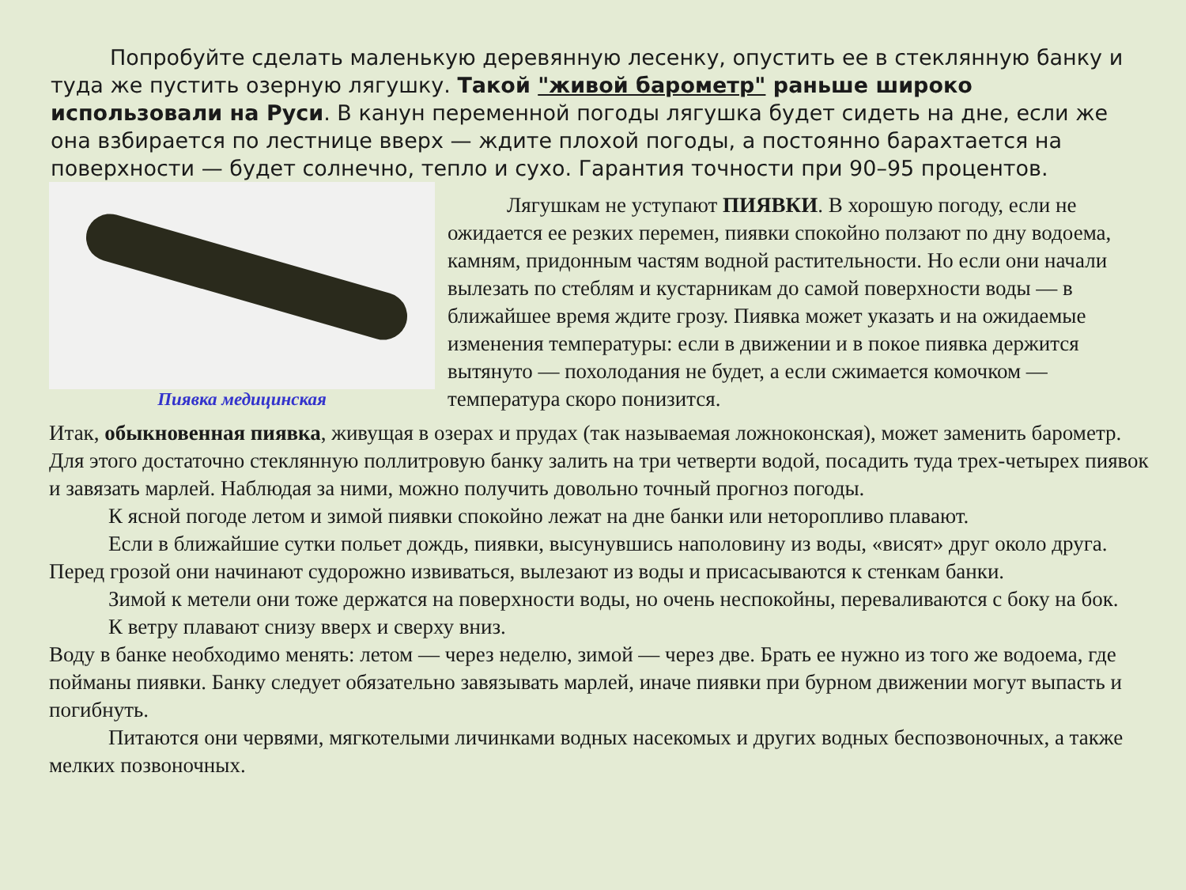Попробуйте сделать маленькую деревянную лесенку, опустить ее в стеклянную банку и туда же пустить озерную лягушку. Такой "живой барометр" раньше широко использовали на Руси. В канун переменной погоды лягушка будет сидеть на дне, если же она взбирается по лестнице вверх — ждите плохой погоды, а постоянно барахтается на поверхности — будет солнечно, тепло и сухо. Гарантия точности при 90–95 процентов.
Пиявка медицинская
Лягушкам не уступают ПИЯВКИ. В хорошую погоду, если не ожидается ее резких перемен, пиявки спокойно ползают по дну водоема, камням, придонным частям водной растительности. Но если они начали вылезать по стеблям и кустарникам до самой поверхности воды — в ближайшее время ждите грозу. Пиявка может указать и на ожидаемые изменения температуры: если в движении и в покое пиявка держится вытянуто — похолодания не будет, а если сжимается комочком — температура скоро понизится.
Итак, обыкновенная пиявка, живущая в озерах и прудах (так называемая ложноконская), может заменить барометр. Для этого достаточно стеклянную поллитровую банку залить на три четверти водой, посадить туда трех-четырех пиявок и завязать марлей. Наблюдая за ними, можно получить довольно точный прогноз погоды.
К ясной погоде летом и зимой пиявки спокойно лежат на дне банки или неторопливо плавают.
Если в ближайшие сутки польет дождь, пиявки, высунувшись наполовину из воды, «висят» друг около друга. Перед грозой они начинают судорожно извиваться, вылезают из воды и присасываются к стенкам банки.
Зимой к метели они тоже держатся на поверхности воды, но очень неспокойны, переваливаются с боку на бок.
К ветру плавают снизу вверх и сверху вниз.
Воду в банке необходимо менять: летом — через неделю, зимой — через две. Брать ее нужно из того же водоема, где пойманы пиявки. Банку следует обязательно завязывать марлей, иначе пиявки при бурном движении могут выпасть и погибнуть.
Питаются они червями, мягкотелыми личинками водных насекомых и других водных беспозвоночных, а также мелких позвоночных.